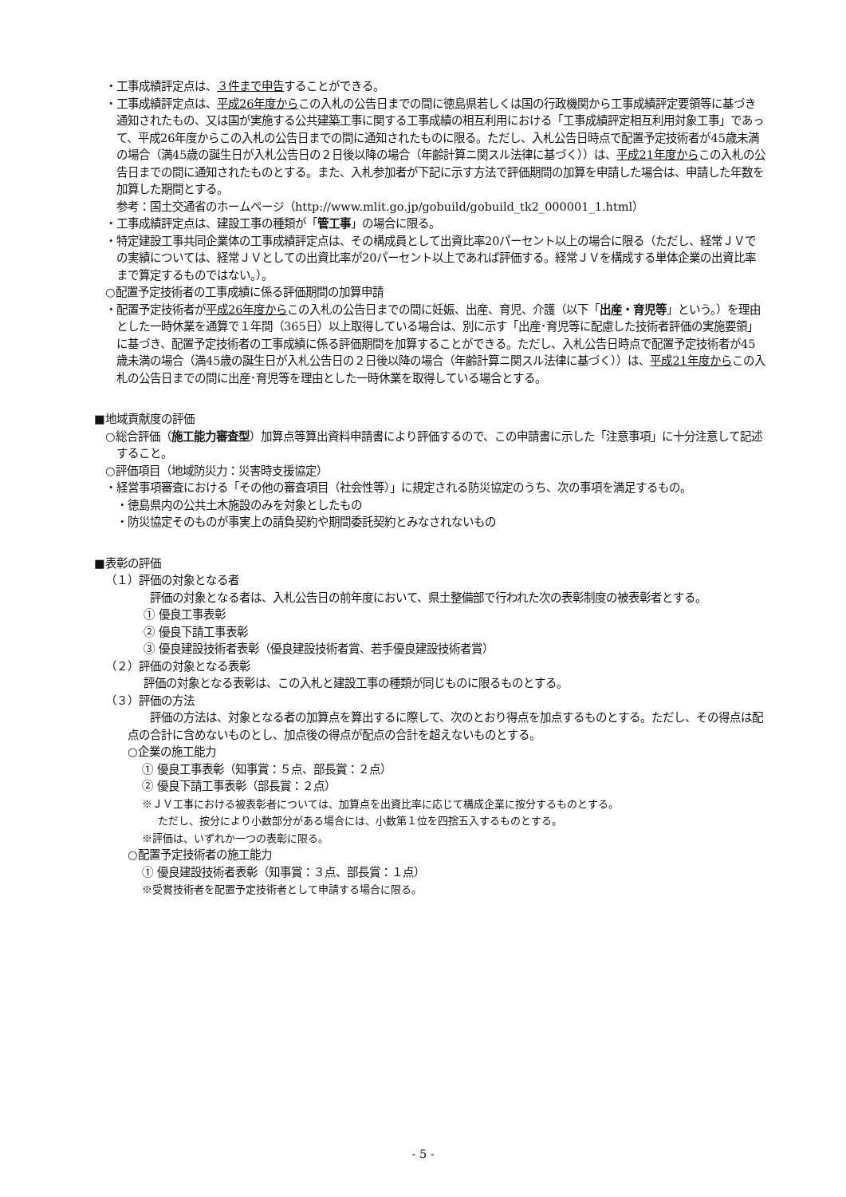・工事成績評定点は、３件まで申告することができる。
・工事成績評定点は、平成26年度からこの入札の公告日までの間に徳島県若しくは国の行政機関から工事成績評定要領等に基づき通知されたもの、又は国が実施する公共建築工事に関する工事成績の相互利用における「工事成績評定相互利用対象工事」であって、平成26年度からこの入札の公告日までの間に通知されたものに限る。ただし、入札公告日時点で配置予定技術者が45歳未満の場合（満45歳の誕生日が入札公告日の２日後以降の場合（年齢計算ニ関スル法律に基づく））は、平成21年度からこの入札の公告日までの間に通知されたものとする。また、入札参加者が下記に示す方法で評価期間の加算を申請した場合は、申請した年数を加算した期間とする。
参考：国土交通省のホームページ（http://www.mlit.go.jp/gobuild/gobuild_tk2_000001_1.html）
・工事成績評定点は、建設工事の種類が「管工事」の場合に限る。
・特定建設工事共同企業体の工事成績評定点は、その構成員として出資比率20パーセント以上の場合に限る（ただし、経常ＪＶでの実績については、経常ＪＶとしての出資比率が20パーセント以上であれば評価する。経常ＪＶを構成する単体企業の出資比率まで算定するものではない。）。
○配置予定技術者の工事成績に係る評価期間の加算申請
・配置予定技術者が平成26年度からこの入札の公告日までの間に妊娠、出産、育児、介護（以下「出産・育児等」という。）を理由とした一時休業を通算で１年間（365日）以上取得している場合は、別に示す「出産･育児等に配慮した技術者評価の実施要領」に基づき、配置予定技術者の工事成績に係る評価期間を加算することができる。ただし、入札公告日時点で配置予定技術者が45歳未満の場合（満45歳の誕生日が入札公告日の２日後以降の場合（年齢計算ニ関スル法律に基づく））は、平成21年度からこの入札の公告日までの間に出産･育児等を理由とした一時休業を取得している場合とする。
■地域貢献度の評価
○総合評価（施工能力審査型）加算点等算出資料申請書により評価するので、この申請書に示した「注意事項」に十分注意して記述すること。
○評価項目（地域防災力：災害時支援協定）
・経営事項審査における「その他の審査項目（社会性等）」に規定される防災協定のうち、次の事項を満足するもの。
・徳島県内の公共土木施設のみを対象としたもの
・防災協定そのものが事実上の請負契約や期間委託契約とみなされないもの
■表彰の評価
（１）評価の対象となる者
評価の対象となる者は、入札公告日の前年度において、県土整備部で行われた次の表彰制度の被表彰者とする。
① 優良工事表彰
② 優良下請工事表彰
③ 優良建設技術者表彰（優良建設技術者賞、若手優良建設技術者賞）
（２）評価の対象となる表彰
評価の対象となる表彰は、この入札と建設工事の種類が同じものに限るものとする。
（３）評価の方法
評価の方法は、対象となる者の加算点を算出するに際して、次のとおり得点を加点するものとする。ただし、その得点は配点の合計に含めないものとし、加点後の得点が配点の合計を超えないものとする。
○企業の施工能力
① 優良工事表彰（知事賞：５点、部長賞：２点）
② 優良下請工事表彰（部長賞：２点）
※ＪＶ工事における被表彰者については、加算点を出資比率に応じて構成企業に按分するものとする。
ただし、按分により小数部分がある場合には、小数第１位を四捨五入するものとする。
※評価は、いずれか一つの表彰に限る。
○配置予定技術者の施工能力
① 優良建設技術者表彰（知事賞：３点、部長賞：１点）
※受賞技術者を配置予定技術者として申請する場合に限る。
- 5 -